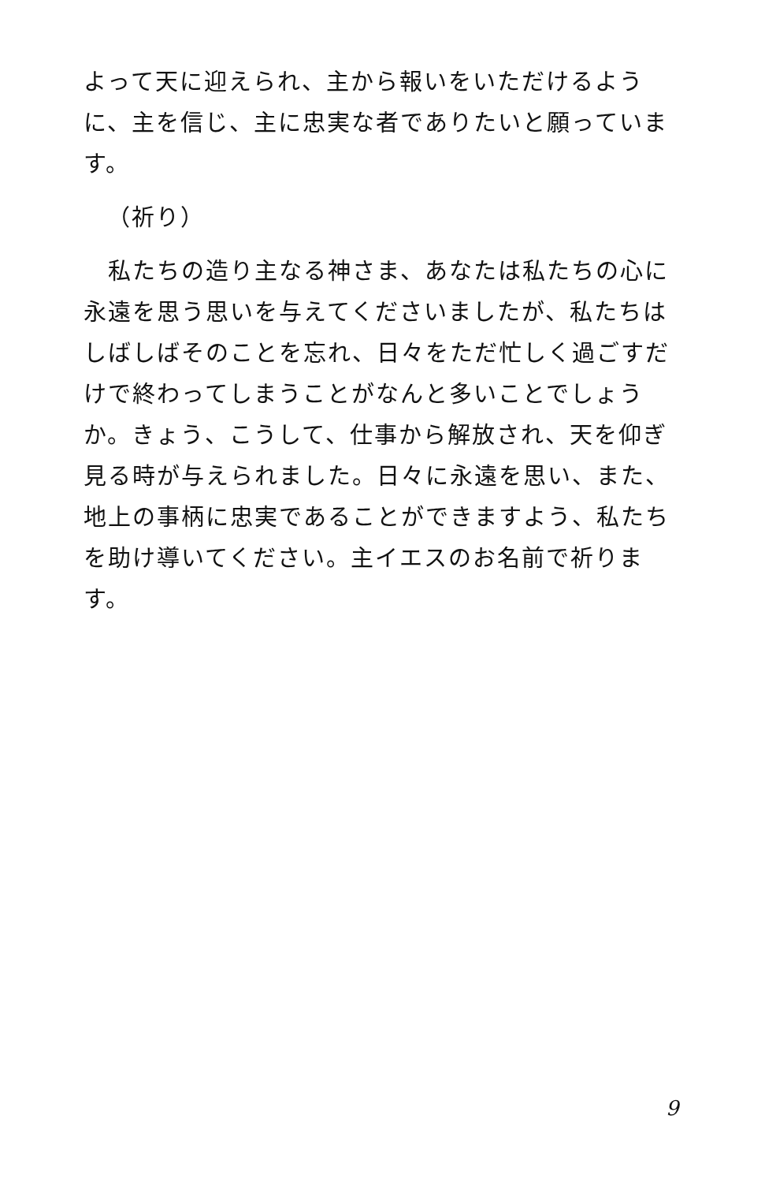よって天に迎えられ、主から報いをいただけるように、主を信じ、主に忠実な者でありたいと願っています。
（祈り）
　私たちの造り主なる神さま、あなたは私たちの心に永遠を思う思いを与えてくださいましたが、私たちはしばしばそのことを忘れ、日々をただ忙しく過ごすだけで終わってしまうことがなんと多いことでしょうか。きょう、こうして、仕事から解放され、天を仰ぎ見る時が与えられました。日々に永遠を思い、また、地上の事柄に忠実であることができますよう、私たちを助け導いてください。主イエスのお名前で祈ります。
9